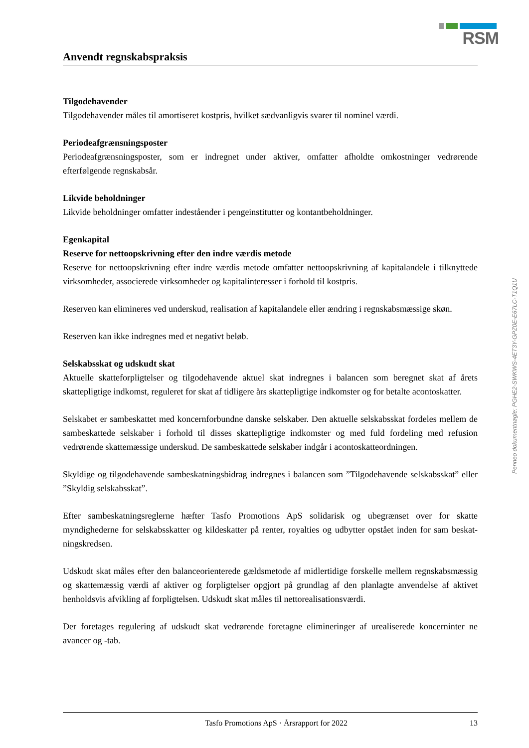RSM
Anvendt regnskabspraksis
Tilgodehavender
Tilgodehavender måles til amortiseret kostpris, hvilket sædvanligvis svarer til nominel værdi.
Periodeafgrænsningsposter
Periodeafgrænsningsposter, som er indregnet under aktiver, omfatter afholdte omkostninger vedrørende efterfølgende regnskabsår.
Likvide beholdninger
Likvide beholdninger omfatter indeståender i pengeinstitutter og kontantbeholdninger.
Egenkapital
Reserve for nettoopskrivning efter den indre værdis metode
Reserve for nettoopskrivning efter indre værdis metode omfatter nettoopskrivning af kapitalandele i tilknyttede virksomheder, associerede virksomheder og kapitalinteresser i forhold til kostpris.
Reserven kan elimineres ved underskud, realisation af kapitalandele eller ændring i regnskabsmæssige skøn.
Reserven kan ikke indregnes med et negativt beløb.
Selskabsskat og udskudt skat
Aktuelle skatteforpligtelser og tilgodehavende aktuel skat indregnes i balancen som beregnet skat af årets skattepligtige indkomst, reguleret for skat af tidligere års skattepligtige indkomster og for betalte acontoskatter.
Selskabet er sambeskattet med koncernforbundne danske selskaber. Den aktuelle selskabsskat fordeles mellem de sambeskattede selskaber i forhold til disses skattepligtige indkomster og med fuld fordeling med refusion vedrørende skattemæssige underskud. De sambeskattede selskaber indgår i acontoskatteordningen.
Skyldige og tilgodehavende sambeskatningsbidrag indregnes i balancen som ”Tilgodehavende selskabsskat” eller ”Skyldig selskabsskat”.
Efter sambeskatningsreglerne hæfter Tasfo Promotions ApS solidarisk og ubegrænset over for skatte myndighederne for selskabsskatter og kildeskatter på renter, royalties og udbytter opstået inden for sam beskat-ningskredsen.
Udskudt skat måles efter den balanceorienterede gældsmetode af midlertidige forskelle mellem regnskabsmæssig og skattemæssig værdi af aktiver og forpligtelser opgjort på grundlag af den planlagte anvendelse af aktivet henholdsvis afvikling af forpligtelsen. Udskudt skat måles til nettorealisationsværdi.
Der foretages regulering af udskudt skat vedrørende foretagne elimineringer af urealiserede koncerninter ne avancer og -tab.
Penneo dokumentnøgle: PGHE2-SWKWS-4ET3Y-GPZ0E-E67LC-T1Q1U
Tasfo Promotions ApS · Årsrapport for 2022 13